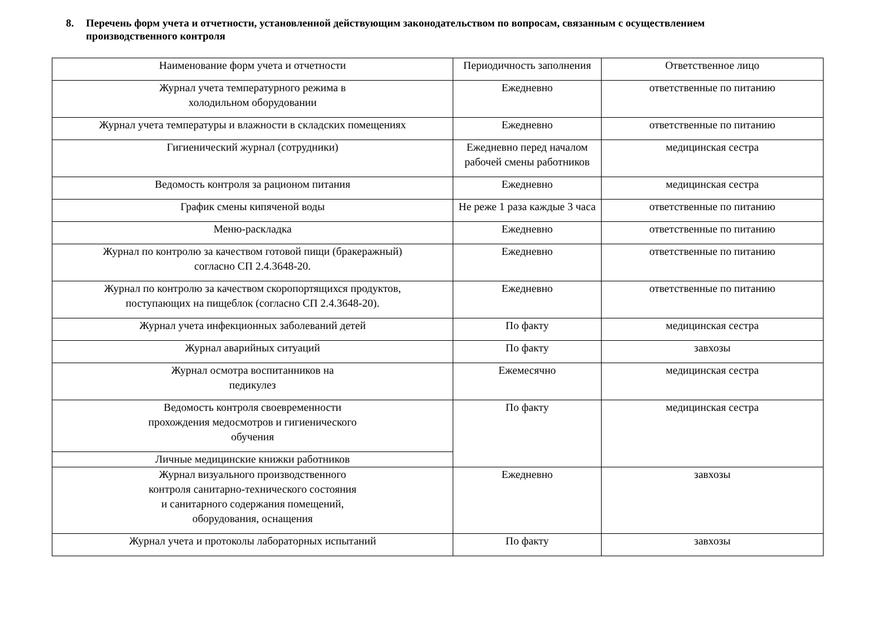8. Перечень форм учета и отчетности, установленной действующим законодательством по вопросам, связанным с осуществлением
производственного контроля
| Наименование форм учета и отчетности | Периодичность заполнения | Ответственное лицо |
| Журнал учета температурного режима в холодильном оборудовании | Ежедневно | ответственные по питанию |
| Журнал учета температуры и влажности в складских помещениях | Ежедневно | ответственные по питанию |
| Гигиенический журнал (сотрудники) | Ежедневно перед началом рабочей смены работников | медицинская сестра |
| Ведомость контроля за рационом питания | Ежедневно | медицинская сестра |
| График смены кипяченой воды | Не реже 1 раза каждые 3 часа | ответственные по питанию |
| Меню-раскладка | Ежедневно | ответственные по питанию |
| Журнал по контролю за качеством готовой пищи (бракеражный) согласно СП 2.4.3648-20. | Ежедневно | ответственные по питанию |
| Журнал по контролю за качеством скоропортящихся продуктов, поступающих на пищеблок (согласно СП 2.4.3648-20). | Ежедневно | ответственные по питанию |
| Журнал учета инфекционных заболеваний детей | По факту | медицинская сестра |
| Журнал аварийных ситуаций | По факту | завхозы |
| Журнал осмотра воспитанников на педикулез | Ежемесячно | медицинская сестра |
| Ведомость контроля своевременности прохождения медосмотров и гигиенического обучения | По факту | медицинская сестра |
| Личные медицинские книжки работников | | |
| Журнал визуального производственного контроля санитарно-технического состояния и санитарного содержания помещений, оборудования, оснащения | Ежедневно | завхозы |
| Журнал учета и протоколы лабораторных испытаний | По факту | завхозы |